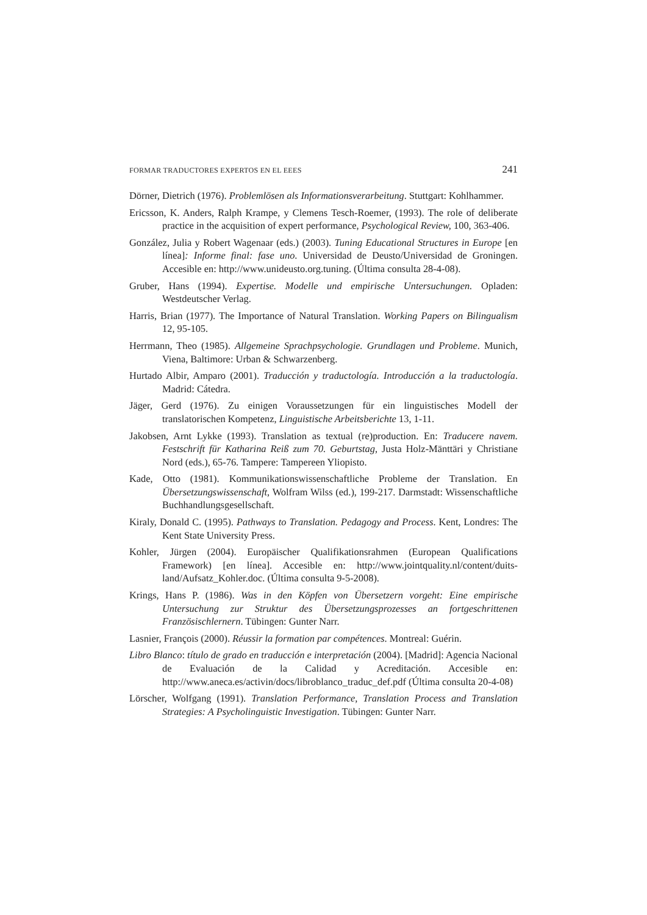FORMAR TRADUCTORES EXPERTOS EN EL EEES 241
Dörner, Dietrich (1976). Problemlösen als Informationsverarbeitung. Stuttgart: Kohl­hammer.
Ericsson, K. Anders, Ralph Krampe, y Clemens Tesch-Roemer, (1993). The role of deliberate practice in the acquisition of expert performance, Psychological Review, 100, 363-406.
González, Julia y Robert Wagenaar (eds.) (2003). Tuning Educational Structures in Europe [en línea]: Informe final: fase uno. Universidad de Deusto/Universidad de Groningen. Accesible en: http://www.unideusto.org.tuning. (Última consulta 28-4-08).
Gruber, Hans (1994). Expertise. Modelle und empirische Untersuchungen. Opladen: Westdeutscher Verlag.
Harris, Brian (1977). The Importance of Natural Translation. Working Papers on Bilingualism 12, 95-105.
Herrmann, Theo (1985). Allgemeine Sprachpsychologie. Grundlagen und Probleme. Munich, Viena, Baltimore: Urban & Schwarzenberg.
Hurtado Albir, Amparo (2001). Traducción y traductología. Introducción a la traduc­tología. Madrid: Cátedra.
Jäger, Gerd (1976). Zu einigen Voraussetzungen für ein linguistisches Modell der translatorischen Kompetenz, Linguistische Arbeitsberichte 13, 1-11.
Jakobsen, Arnt Lykke (1993). Translation as textual (re)production. En: Traducere navem. Festschrift für Katharina Reiß zum 70. Geburtstag, Justa Holz-Mänttäri y Christiane Nord (eds.), 65-76. Tampere: Tampereen Yliopisto.
Kade, Otto (1981). Kommunikationswissenschaftliche Probleme der Translation. En Übersetzungswissenschaft, Wolfram Wilss (ed.), 199-217. Darmstadt: Wissen­schaftliche Buchhandlungsgesellschaft.
Kiraly, Donald C. (1995). Pathways to Translation. Pedagogy and Process. Kent, Londres: The Kent State University Press.
Kohler, Jürgen (2004). Europäischer Qualifikationsrahmen (European Qualifications Framework) [en línea]. Accesible en: http://www.jointquality.nl/content/duits­land/Aufsatz_Kohler.doc. (Última consulta 9-5-2008).
Krings, Hans P. (1986). Was in den Köpfen von Übersetzern vorgeht: Eine empirische Untersuchung zur Struktur des Übersetzungsprozesses an fortgeschrittenen Französischlernern. Tübingen: Gunter Narr.
Lasnier, François (2000). Réussir la formation par compétences. Montreal: Guérin.
Libro Blanco: título de grado en traducción e interpretación (2004). [Madrid]: Agencia Nacional de Evaluación de la Calidad y Acreditación. Accesible en: http://www.aneca.es/activin/docs/libroblanco_traduc_def.pdf (Última consulta 20-4-08)
Lörscher, Wolfgang (1991). Translation Performance, Translation Process and Transla­tion Strategies: A Psycholinguistic Investigation. Tübingen: Gunter Narr.